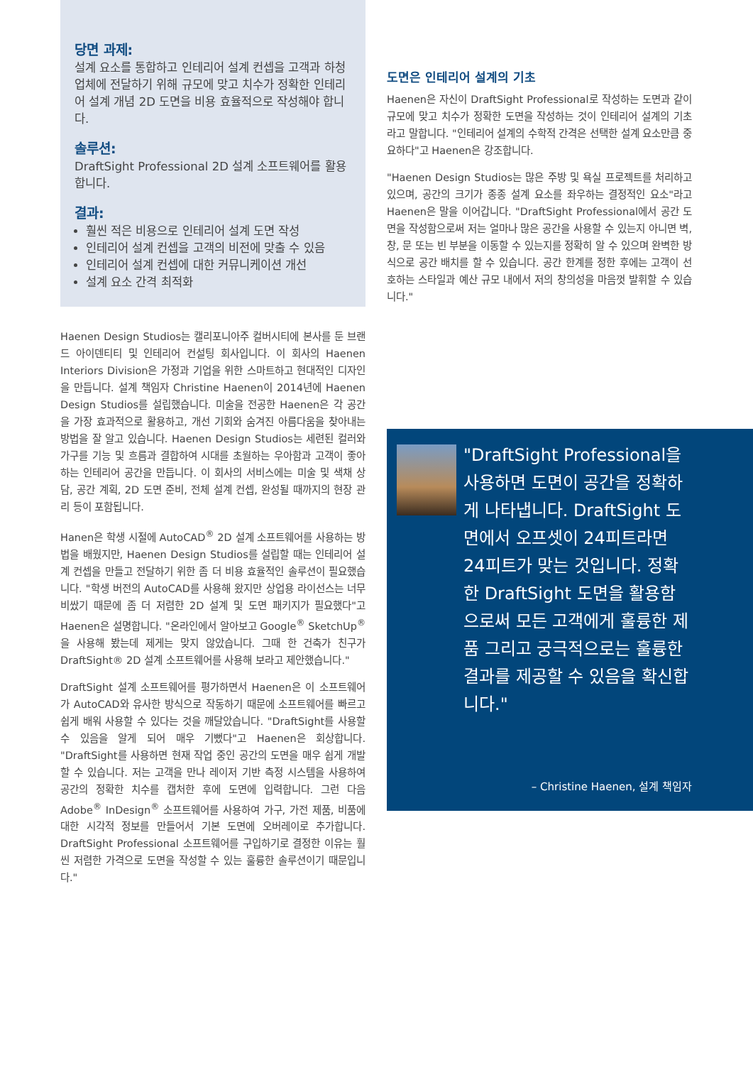당면 과제:
설계 요소를 통합하고 인테리어 설계 컨셉을 고객과 하청업체에 전달하기 위해 규모에 맞고 치수가 정확한 인테리어 설계 개념 2D 도면을 비용 효율적으로 작성해야 합니다.
솔루션:
DraftSight Professional 2D 설계 소프트웨어를 활용합니다.
결과:
훨씬 적은 비용으로 인테리어 설계 도면 작성
인테리어 설계 컨셉을 고객의 비전에 맞출 수 있음
인테리어 설계 컨셉에 대한 커뮤니케이션 개선
설계 요소 간격 최적화
Haenen Design Studios는 캘리포니아주 컬버시티에 본사를 둔 브랜드 아이덴티티 및 인테리어 컨설팅 회사입니다. 이 회사의 Haenen Interiors Division은 가정과 기업을 위한 스마트하고 현대적인 디자인을 만듭니다. 설계 책임자 Christine Haenen이 2014년에 Haenen Design Studios를 설립했습니다. 미술을 전공한 Haenen은 각 공간을 가장 효과적으로 활용하고, 개선 기회와 숨겨진 아름다움을 찾아내는 방법을 잘 알고 있습니다. Haenen Design Studios는 세련된 컬러와 가구를 기능 및 흐름과 결합하여 시대를 초월하는 우아함과 고객이 좋아하는 인테리어 공간을 만듭니다. 이 회사의 서비스에는 미술 및 색채 상담, 공간 계획, 2D 도면 준비, 전체 설계 컨셉, 완성될 때까지의 현장 관리 등이 포함됩니다.
Hanen은 학생 시절에 AutoCAD<sup>®</sup> 2D 설계 소프트웨어를 사용하는 방법을 배웠지만, Haenen Design Studios를 설립할 때는 인테리어 설계 컨셉을 만들고 전달하기 위한 좀 더 비용 효율적인 솔루션이 필요했습니다. "학생 버전의 AutoCAD를 사용해 왔지만 상업용 라이선스는 너무 비쌌기 때문에 좀 더 저렴한 2D 설계 및 도면 패키지가 필요했다"고 Haenen은 설명합니다. "온라인에서 알아보고 Google<sup>®</sup> SketchUp<sup>®</sup>을 사용해 봤는데 제게는 맞지 않았습니다. 그때 한 건축가 친구가 DraftSight® 2D 설계 소프트웨어를 사용해 보라고 제안했습니다."
DraftSight 설계 소프트웨어를 평가하면서 Haenen은 이 소프트웨어가 AutoCAD와 유사한 방식으로 작동하기 때문에 소프트웨어를 빠르고 쉽게 배워 사용할 수 있다는 것을 깨달았습니다. "DraftSight를 사용할 수 있음을 알게 되어 매우 기뻤다"고 Haenen은 회상합니다. "DraftSight를 사용하면 현재 작업 중인 공간의 도면을 매우 쉽게 개발할 수 있습니다. 저는 고객을 만나 레이저 기반 측정 시스템을 사용하여 공간의 정확한 치수를 캡처한 후에 도면에 입력합니다. 그런 다음 Adobe<sup>®</sup> InDesign<sup>®</sup> 소프트웨어를 사용하여 가구, 가전 제품, 비품에 대한 시각적 정보를 만들어서 기본 도면에 오버레이로 추가합니다. DraftSight Professional 소프트웨어를 구입하기로 결정한 이유는 훨씬 저렴한 가격으로 도면을 작성할 수 있는 훌륭한 솔루션이기 때문입니다."
도면은 인테리어 설계의 기초
Haenen은 자신이 DraftSight Professional로 작성하는 도면과 같이 규모에 맞고 치수가 정확한 도면을 작성하는 것이 인테리어 설계의 기초라고 말합니다. "인테리어 설계의 수학적 간격은 선택한 설계 요소만큼 중요하다"고 Haenen은 강조합니다.
"Haenen Design Studios는 많은 주방 및 욕실 프로젝트를 처리하고 있으며, 공간의 크기가 종종 설계 요소를 좌우하는 결정적인 요소"라고 Haenen은 말을 이어갑니다. "DraftSight Professional에서 공간 도면을 작성함으로써 저는 얼마나 많은 공간을 사용할 수 있는지 아니면 벽, 창, 문 또는 빈 부분을 이동할 수 있는지를 정확히 알 수 있으며 완벽한 방식으로 공간 배치를 할 수 있습니다. 공간 한계를 정한 후에는 고객이 선호하는 스타일과 예산 규모 내에서 저의 창의성을 마음껏 발휘할 수 있습니다."
"DraftSight Professional을 사용하면 도면이 공간을 정확하게 나타냅니다. DraftSight 도면에서 오프셋이 24피트라면 24피트가 맞는 것입니다. 정확한 DraftSight 도면을 활용함으로써 모든 고객에게 훌륭한 제품 그리고 궁극적으로는 훌륭한 결과를 제공할 수 있음을 확신합니다."
– Christine Haenen, 설계 책임자